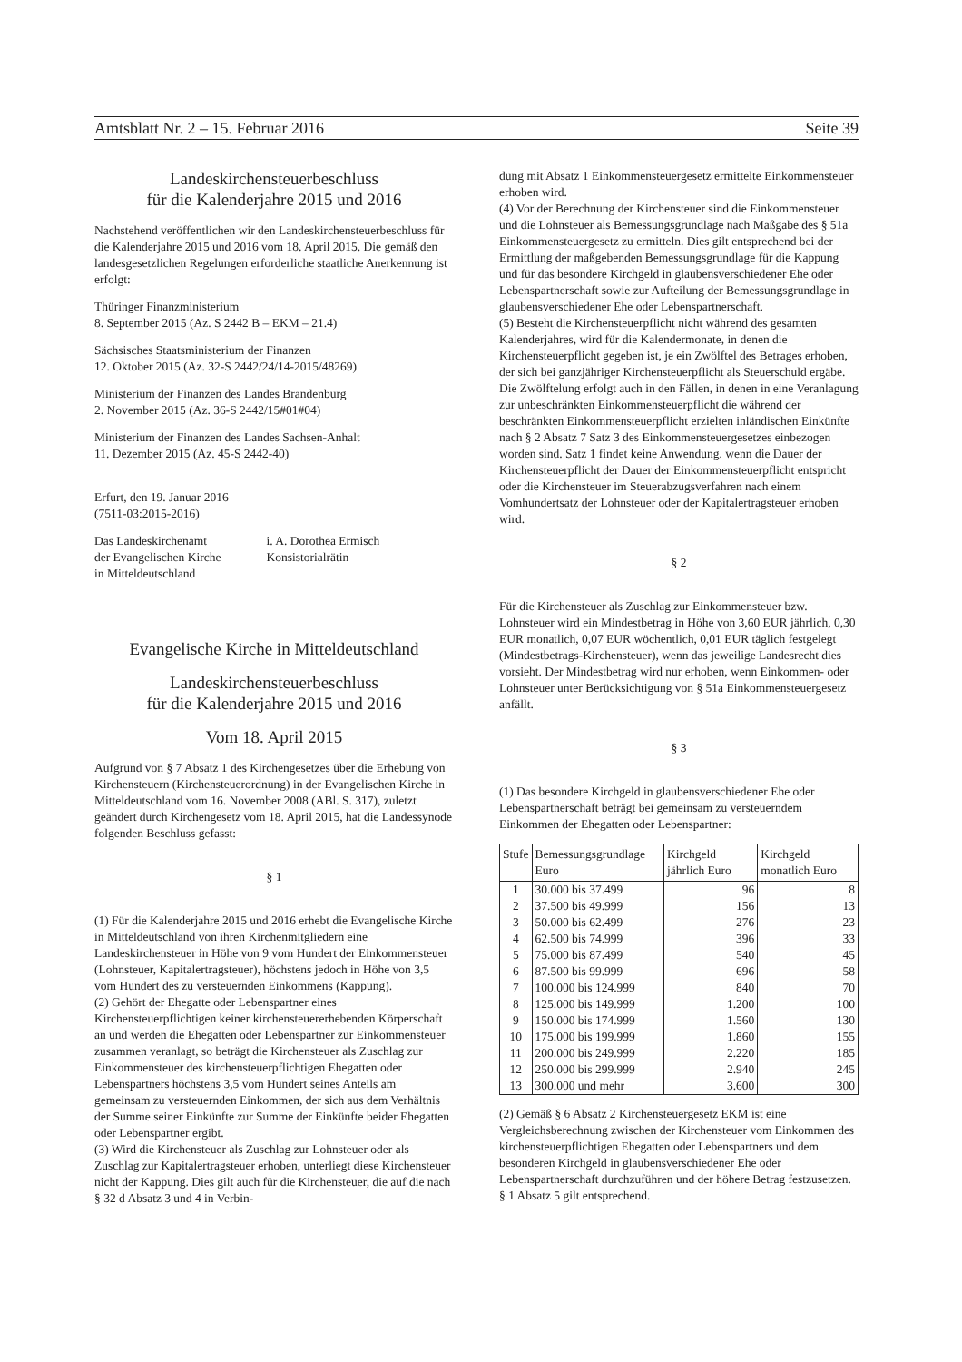Amtsblatt Nr. 2 – 15. Februar 2016 Seite 39
Landeskirchensteuerbeschluss
für die Kalenderjahre 2015 und 2016
Nachstehend veröffentlichen wir den Landeskirchensteuerbeschluss für die Kalenderjahre 2015 und 2016 vom 18. April 2015. Die gemäß den landesgesetzlichen Regelungen erforderliche staatliche Anerkennung ist erfolgt:
Thüringer Finanzministerium
8. September 2015 (Az. S 2442 B – EKM – 21.4)
Sächsisches Staatsministerium der Finanzen
12. Oktober 2015 (Az. 32-S 2442/24/14-2015/48269)
Ministerium der Finanzen des Landes Brandenburg
2. November 2015 (Az. 36-S 2442/15#01#04)
Ministerium der Finanzen des Landes Sachsen-Anhalt
11. Dezember 2015 (Az. 45-S 2442-40)
Erfurt, den 19. Januar 2016
(7511-03:2015-2016)
Das Landeskirchenamt
der Evangelischen Kirche
in Mitteldeutschland
i. A. Dorothea Ermisch
Konsistorialrätin
Evangelische Kirche in Mitteldeutschland
Landeskirchensteuerbeschluss
für die Kalenderjahre 2015 und 2016
Vom 18. April 2015
Aufgrund von § 7 Absatz 1 des Kirchengesetzes über die Erhebung von Kirchensteuern (Kirchensteuerordnung) in der Evangelischen Kirche in Mitteldeutschland vom 16. November 2008 (ABl. S. 317), zuletzt geändert durch Kirchengesetz vom 18. April 2015, hat die Landessynode folgenden Beschluss gefasst:
§ 1
(1) Für die Kalenderjahre 2015 und 2016 erhebt die Evangelische Kirche in Mitteldeutschland von ihren Kirchenmitgliedern eine Landeskirchensteuer in Höhe von 9 vom Hundert der Einkommensteuer (Lohnsteuer, Kapitalertragsteuer), höchstens jedoch in Höhe von 3,5 vom Hundert des zu versteuernden Einkommens (Kappung).
(2) Gehört der Ehegatte oder Lebenspartner eines Kirchensteuerpflichtigen keiner kirchensteuererhebenden Körperschaft an und werden die Ehegatten oder Lebenspartner zur Einkommensteuer zusammen veranlagt, so beträgt die Kirchensteuer als Zuschlag zur Einkommensteuer des kirchensteuerpflichtigen Ehegatten oder Lebenspartners höchstens 3,5 vom Hundert seines Anteils am gemeinsam zu versteuernden Einkommen, der sich aus dem Verhältnis der Summe seiner Einkünfte zur Summe der Einkünfte beider Ehegatten oder Lebenspartner ergibt.
(3) Wird die Kirchensteuer als Zuschlag zur Lohnsteuer oder als Zuschlag zur Kapitalertragsteuer erhoben, unterliegt diese Kirchensteuer nicht der Kappung. Dies gilt auch für die Kirchensteuer, die auf die nach § 32 d Absatz 3 und 4 in Verbin-
dung mit Absatz 1 Einkommensteuergesetz ermittelte Einkommensteuer erhoben wird.
(4) Vor der Berechnung der Kirchensteuer sind die Einkommensteuer und die Lohnsteuer als Bemessungsgrundlage nach Maßgabe des § 51a Einkommensteuergesetz zu ermitteln. Dies gilt entsprechend bei der Ermittlung der maßgebenden Bemessungsgrundlage für die Kappung und für das besondere Kirchgeld in glaubensverschiedener Ehe oder Lebenspartnerschaft sowie zur Aufteilung der Bemessungsgrundlage in glaubensverschiedener Ehe oder Lebenspartnerschaft.
(5) Besteht die Kirchensteuerpflicht nicht während des gesamten Kalenderjahres, wird für die Kalendermonate, in denen die Kirchensteuerpflicht gegeben ist, je ein Zwölftel des Betrages erhoben, der sich bei ganzjähriger Kirchensteuerpflicht als Steuerschuld ergäbe. Die Zwölftelung erfolgt auch in den Fällen, in denen in eine Veranlagung zur unbeschränkten Einkommensteuerpflicht die während der beschränkten Einkommensteuerpflicht erzielten inländischen Einkünfte nach § 2 Absatz 7 Satz 3 des Einkommensteuergesetzes einbezogen worden sind. Satz 1 findet keine Anwendung, wenn die Dauer der Kirchensteuerpflicht der Dauer der Einkommensteuerpflicht entspricht oder die Kirchensteuer im Steuerabzugsverfahren nach einem Vomhundertsatz der Lohnsteuer oder der Kapitalertragsteuer erhoben wird.
§ 2
Für die Kirchensteuer als Zuschlag zur Einkommensteuer bzw. Lohnsteuer wird ein Mindestbetrag in Höhe von 3,60 EUR jährlich, 0,30 EUR monatlich, 0,07 EUR wöchentlich, 0,01 EUR täglich festgelegt (Mindestbetrags-Kirchensteuer), wenn das jeweilige Landesrecht dies vorsieht. Der Mindestbetrag wird nur erhoben, wenn Einkommen- oder Lohnsteuer unter Berücksichtigung von § 51a Einkommensteuergesetz anfällt.
§ 3
(1) Das besondere Kirchgeld in glaubensverschiedener Ehe oder Lebenspartnerschaft beträgt bei gemeinsam zu versteuerndem Einkommen der Ehegatten oder Lebenspartner:
| Stufe | Bemessungsgrundlage Euro | Kirchgeld jährlich Euro | Kirchgeld monatlich Euro |
| --- | --- | --- | --- |
| 1 | 30.000 bis 37.499 | 96 | 8 |
| 2 | 37.500 bis 49.999 | 156 | 13 |
| 3 | 50.000 bis 62.499 | 276 | 23 |
| 4 | 62.500 bis 74.999 | 396 | 33 |
| 5 | 75.000 bis 87.499 | 540 | 45 |
| 6 | 87.500 bis 99.999 | 696 | 58 |
| 7 | 100.000 bis 124.999 | 840 | 70 |
| 8 | 125.000 bis 149.999 | 1.200 | 100 |
| 9 | 150.000 bis 174.999 | 1.560 | 130 |
| 10 | 175.000 bis 199.999 | 1.860 | 155 |
| 11 | 200.000 bis 249.999 | 2.220 | 185 |
| 12 | 250.000 bis 299.999 | 2.940 | 245 |
| 13 | 300.000 und mehr | 3.600 | 300 |
(2) Gemäß § 6 Absatz 2 Kirchensteuergesetz EKM ist eine Vergleichsberechnung zwischen der Kirchensteuer vom Einkommen des kirchensteuerpflichtigen Ehegatten oder Lebenspartners und dem besonderen Kirchgeld in glaubensverschiedener Ehe oder Lebenspartnerschaft durchzuführen und der höhere Betrag festzusetzen. § 1 Absatz 5 gilt entsprechend.